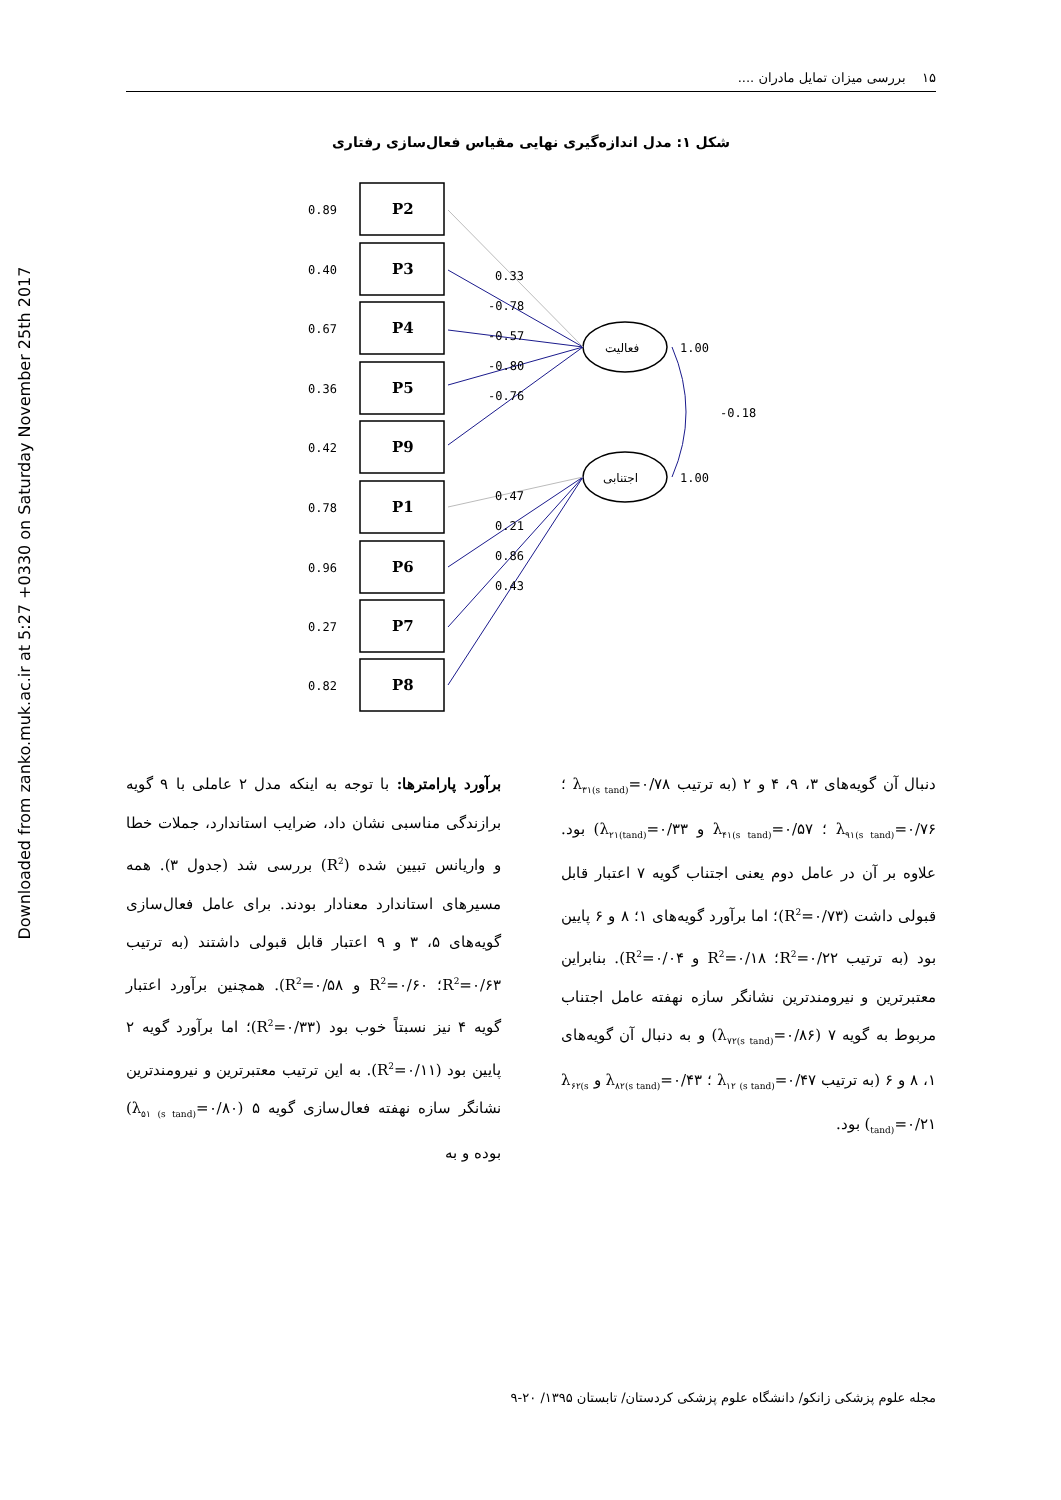Downloaded from zanko.muk.ac.ir at 5:27 +0330 on Saturday November 25th 2017
۱۵ بررسی میزان تمایل مادران ....
شکل ۱: مدل اندازه‌گیری نهایی مقیاس فعال‌سازی رفتاری
P2
P3
P4
P5
P9
P1
P6
P7
P8
0.89
0.40
0.67
0.36
0.42
0.78
0.96
0.27
0.82
0.33
-0.78
-0.57
-0.80
-0.76
0.47
0.21
0.86
0.43
فعالیت
اجتنابی
1.00
1.00
-0.18
برآورد پارامترها: با توجه به اینکه مدل ۲ عاملی با ۹ گویه برازندگی مناسبی نشان داد، ضرایب استاندارد، جملات خطا و واریانس تبیین شده (R<sup>2</sup>) بررسی شد (جدول ۳). همه مسیرهای استاندارد معنادار بودند. برای عامل فعال‌سازی گویه‌های ۵، ۳ و ۹ اعتبار قابل قبولی داشتند (به ترتیب R<sup>2</sup>=۰/۶۳؛ R<sup>2</sup>=۰/۶۰ و R<sup>2</sup>=۰/۵۸). همچنین برآورد اعتبار گویه ۴ نیز نسبتاً خوب بود (R<sup>2</sup>=۰/۳۳)؛ اما برآورد گویه ۲ پایین بود (R<sup>2</sup>=۰/۱۱). به این ترتیب معتبرترین و نیرومندترین نشانگر سازه نهفته فعال‌سازی گویه ۵ (λ<sub>۵۱ (s tand)</sub>=۰/۸۰) بوده و به
دنبال آن گویه‌های ۳، ۹، ۴ و ۲ (به ترتیب λ<sub>۳۱(s tand)</sub>=۰/۷۸ ؛ λ<sub>۹۱(s tand)</sub>=۰/۷۶ ؛ λ<sub>۴۱(s tand)</sub>=۰/۵۷ و λ<sub>۲۱(tand)</sub>=۰/۳۳) بود. علاوه بر آن در عامل دوم یعنی اجتناب گویه ۷ اعتبار قابل قبولی داشت (R<sup>2</sup>=۰/۷۳)؛ اما برآورد گویه‌های ۱؛ ۸ و ۶ پایین بود (به ترتیب R<sup>2</sup>=۰/۲۲؛ R<sup>2</sup>=۰/۱۸ و R<sup>2</sup>=۰/۰۴). بنابراین معتبرترین و نیرومندترین نشانگر سازه نهفته عامل اجتناب مربوط به گویه ۷ (λ<sub>۷۲(s tand)</sub>=۰/۸۶) و به دنبال آن گویه‌های ۱، ۸ و ۶ (به ترتیب λ<sub>۱۲ (s tand)</sub>=۰/۴۷ ؛ λ<sub>۸۲(s tand)</sub>=۰/۴۳ و λ<sub>۶۲(s tand)</sub>=۰/۲۱) بود.
مجله علوم پزشکی زانکو/ دانشگاه علوم پزشکی کردستان/ تابستان ۱۳۹۵/ ۲۰-۹